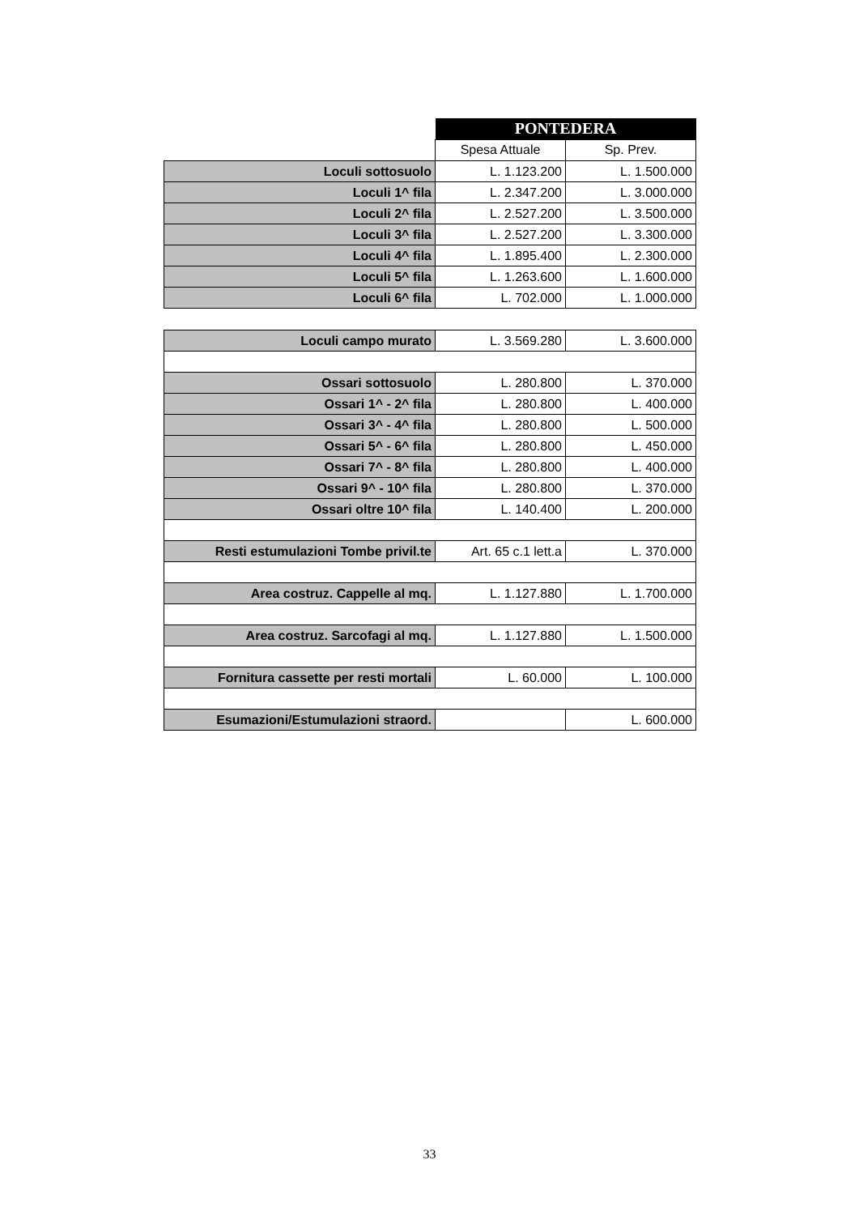| | PONTEDERA | |
| | Spesa Attuale | Sp. Prev. |
| Loculi sottosuolo | L. 1.123.200 | L. 1.500.000 |
| Loculi 1^ fila | L. 2.347.200 | L. 3.000.000 |
| Loculi 2^ fila | L. 2.527.200 | L. 3.500.000 |
| Loculi 3^ fila | L. 2.527.200 | L. 3.300.000 |
| Loculi 4^ fila | L. 1.895.400 | L. 2.300.000 |
| Loculi 5^ fila | L. 1.263.600 | L. 1.600.000 |
| Loculi 6^ fila | L. 702.000 | L. 1.000.000 |
| Loculi campo murato | L. 3.569.280 | L. 3.600.000 |
| Ossari sottosuolo | L. 280.800 | L. 370.000 |
| Ossari 1^ - 2^ fila | L. 280.800 | L. 400.000 |
| Ossari 3^ - 4^ fila | L. 280.800 | L. 500.000 |
| Ossari 5^ - 6^ fila | L. 280.800 | L. 450.000 |
| Ossari 7^ - 8^ fila | L. 280.800 | L. 400.000 |
| Ossari 9^ - 10^ fila | L. 280.800 | L. 370.000 |
| Ossari oltre 10^ fila | L. 140.400 | L. 200.000 |
| Resti estumulazioni Tombe privil.te | Art. 65 c.1 lett.a | L. 370.000 |
| Area costruz. Cappelle al mq. | L. 1.127.880 | L. 1.700.000 |
| Area costruz. Sarcofagi al mq. | L. 1.127.880 | L. 1.500.000 |
| Fornitura cassette per resti mortali | L. 60.000 | L. 100.000 |
| Esumazioni/Estumulazioni straord. | | L. 600.000 |
33